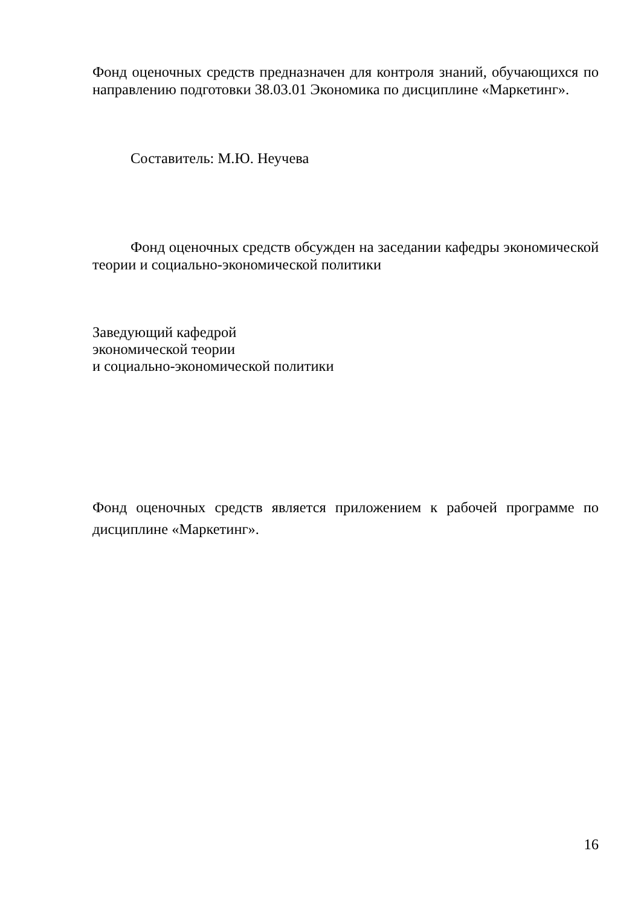Фонд оценочных средств предназначен для контроля знаний, обучающихся по направлению подготовки 38.03.01 Экономика по дисциплине «Маркетинг».
Составитель: М.Ю. Неучева
Фонд оценочных средств обсужден на заседании кафедры экономической теории и социально-экономической политики
Заведующий кафедрой
экономической теории
и социально-экономической политики
Фонд оценочных средств является приложением к рабочей программе по дисциплине «Маркетинг».
16